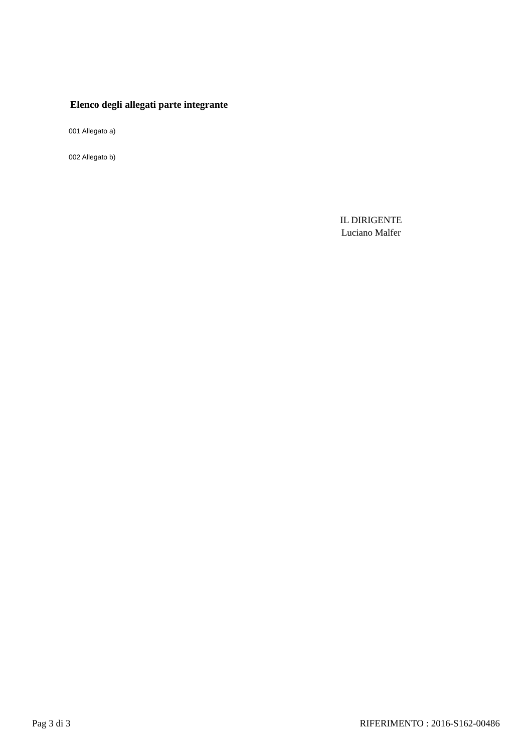Elenco degli allegati parte integrante
001 Allegato a)
002 Allegato b)
IL DIRIGENTE
Luciano Malfer
Pag 3 di 3 RIFERIMENTO : 2016-S162-00486